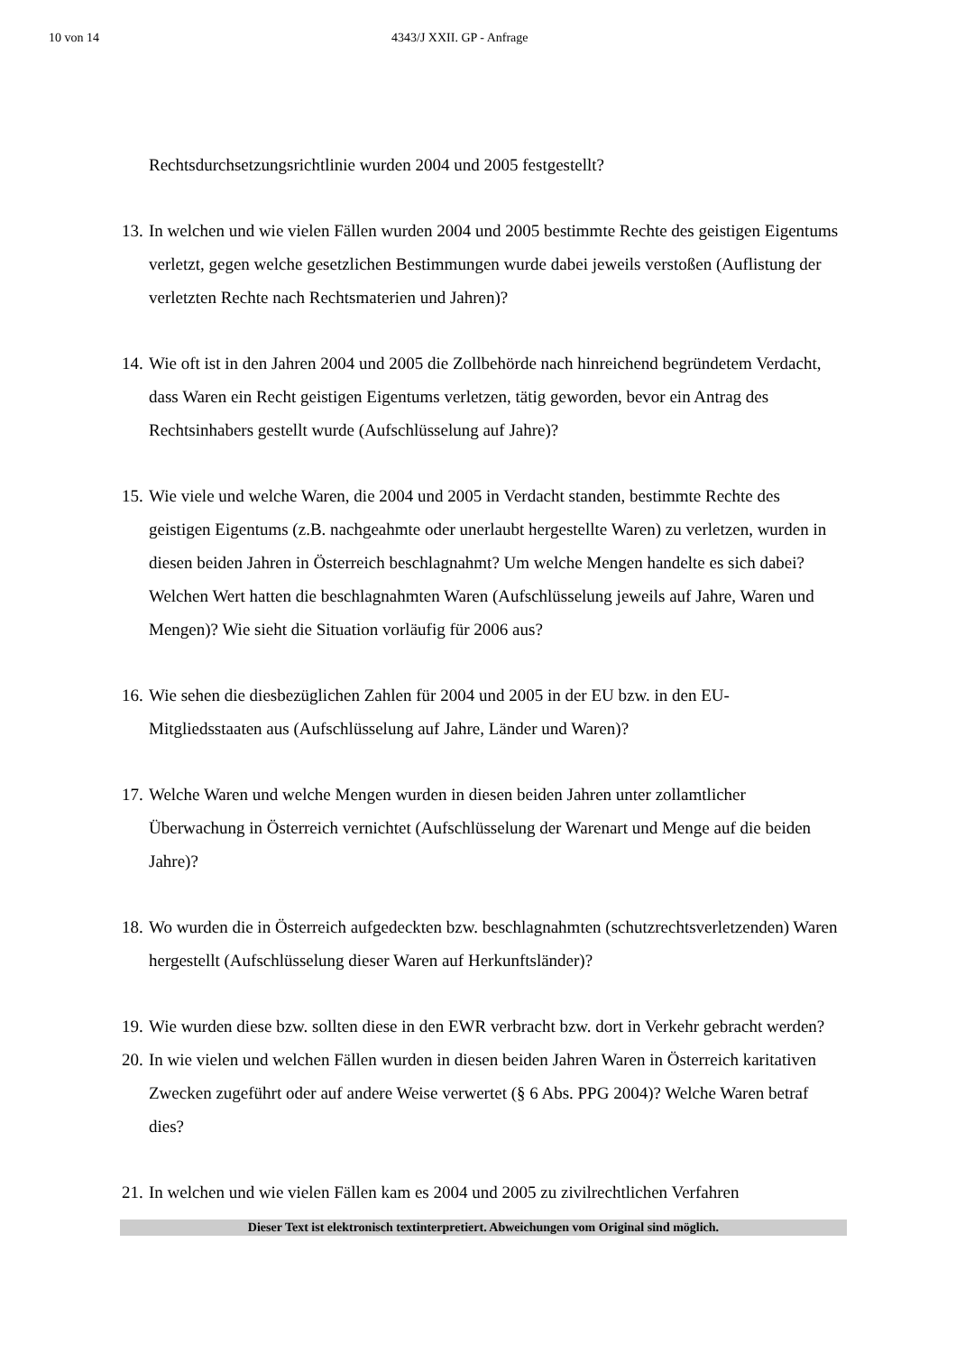10 von 14 4343/J XXII. GP - Anfrage
Rechtsdurchsetzungsrichtlinie wurden 2004 und 2005 festgestellt?
13.
In welchen und wie vielen Fällen wurden 2004 und 2005 bestimmte Rechte des geistigen Eigentums verletzt, gegen welche gesetzlichen Bestimmungen wurde dabei jeweils verstoßen (Auflistung der verletzten Rechte nach Rechtsmaterien und Jahren)?
14.
Wie oft ist in den Jahren 2004 und 2005 die Zollbehörde nach hinreichend begründetem Verdacht, dass Waren ein Recht geistigen Eigentums verletzen, tätig geworden, bevor ein Antrag des Rechtsinhabers gestellt wurde (Aufschlüsselung auf Jahre)?
15.
Wie viele und welche Waren, die 2004 und 2005 in Verdacht standen, bestimmte Rechte des geistigen Eigentums (z.B. nachgeahmte oder unerlaubt hergestellte Waren) zu verletzen, wurden in diesen beiden Jahren in Österreich beschlagnahmt? Um welche Mengen handelte es sich dabei? Welchen Wert hatten die beschlagnahmten Waren (Aufschlüsselung jeweils auf Jahre, Waren und Mengen)? Wie sieht die Situation vorläufig für 2006 aus?
16.
Wie sehen die diesbezüglichen Zahlen für 2004 und 2005 in der EU bzw. in den EU-Mitgliedsstaaten aus (Aufschlüsselung auf Jahre, Länder und Waren)?
17.
Welche Waren und welche Mengen wurden in diesen beiden Jahren unter zollamtlicher Überwachung in Österreich vernichtet (Aufschlüsselung der Warenart und Menge auf die beiden Jahre)?
18.
Wo wurden die in Österreich aufgedeckten bzw. beschlagnahmten (schutzrechtsverletzenden) Waren hergestellt (Aufschlüsselung dieser Waren auf Herkunftsländer)?
19.
Wie wurden diese bzw. sollten diese in den EWR verbracht bzw. dort in Verkehr gebracht werden?
20.
In wie vielen und welchen Fällen wurden in diesen beiden Jahren Waren in Österreich karitativen Zwecken zugeführt oder auf andere Weise verwertet (§ 6 Abs. PPG 2004)? Welche Waren betraf dies?
21.
In welchen und wie vielen Fällen kam es 2004 und 2005 zu zivilrechtlichen Verfahren
Dieser Text ist elektronisch textinterpretiert. Abweichungen vom Original sind möglich.